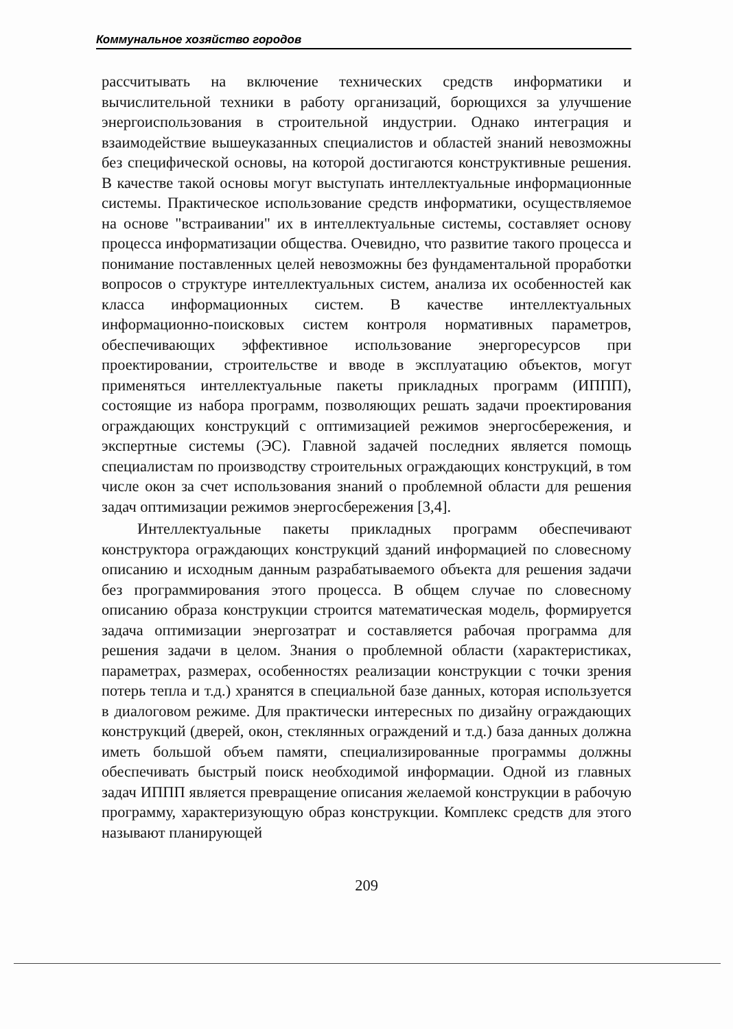Коммунальное хозяйство городов
рассчитывать на включение технических средств информатики и вычислительной техники в работу организаций, борющихся за улучшение энергоиспользования в строительной индустрии. Однако интеграция и взаимодействие вышеуказанных специалистов и областей знаний невозможны без специфической основы, на которой достигаются конструктивные решения. В качестве такой основы могут выступать интеллектуальные информационные системы. Практическое использование средств информатики, осуществляемое на основе "встраивании" их в интеллектуальные системы, составляет основу процесса информатизации общества. Очевидно, что развитие такого процесса и понимание поставленных целей невозможны без фундаментальной проработки вопросов о структуре интеллектуальных систем, анализа их особенностей как класса информационных систем. В качестве интеллектуальных информационно-поисковых систем контроля нормативных параметров, обеспечивающих эффективное использование энергоресурсов при проектировании, строительстве и вводе в эксплуатацию объектов, могут применяться интеллектуальные пакеты прикладных программ (ИППП), состоящие из набора программ, позволяющих решать задачи проектирования ограждающих конструкций с оптимизацией режимов энергосбережения, и экспертные системы (ЭС). Главной задачей последних является помощь специалистам по производству строительных ограждающих конструкций, в том числе окон за счет использования знаний о проблемной области для решения задач оптимизации режимов энергосбережения [3,4].
Интеллектуальные пакеты прикладных программ обеспечивают конструктора ограждающих конструкций зданий информацией по словесному описанию и исходным данным разрабатываемого объекта для решения задачи без программирования этого процесса. В общем случае по словесному описанию образа конструкции строится математическая модель, формируется задача оптимизации энергозатрат и составляется рабочая программа для решения задачи в целом. Знания о проблемной области (характеристиках, параметрах, размерах, особенностях реализации конструкции с точки зрения потерь тепла и т.д.) хранятся в специальной базе данных, которая используется в диалоговом режиме. Для практически интересных по дизайну ограждающих конструкций (дверей, окон, стеклянных ограждений и т.д.) база данных должна иметь большой объем памяти, специализированные программы должны обеспечивать быстрый поиск необходимой информации. Одной из главных задач ИППП является превращение описания желаемой конструкции в рабочую программу, характеризующую образ конструкции. Комплекс средств для этого называют планирующей
209